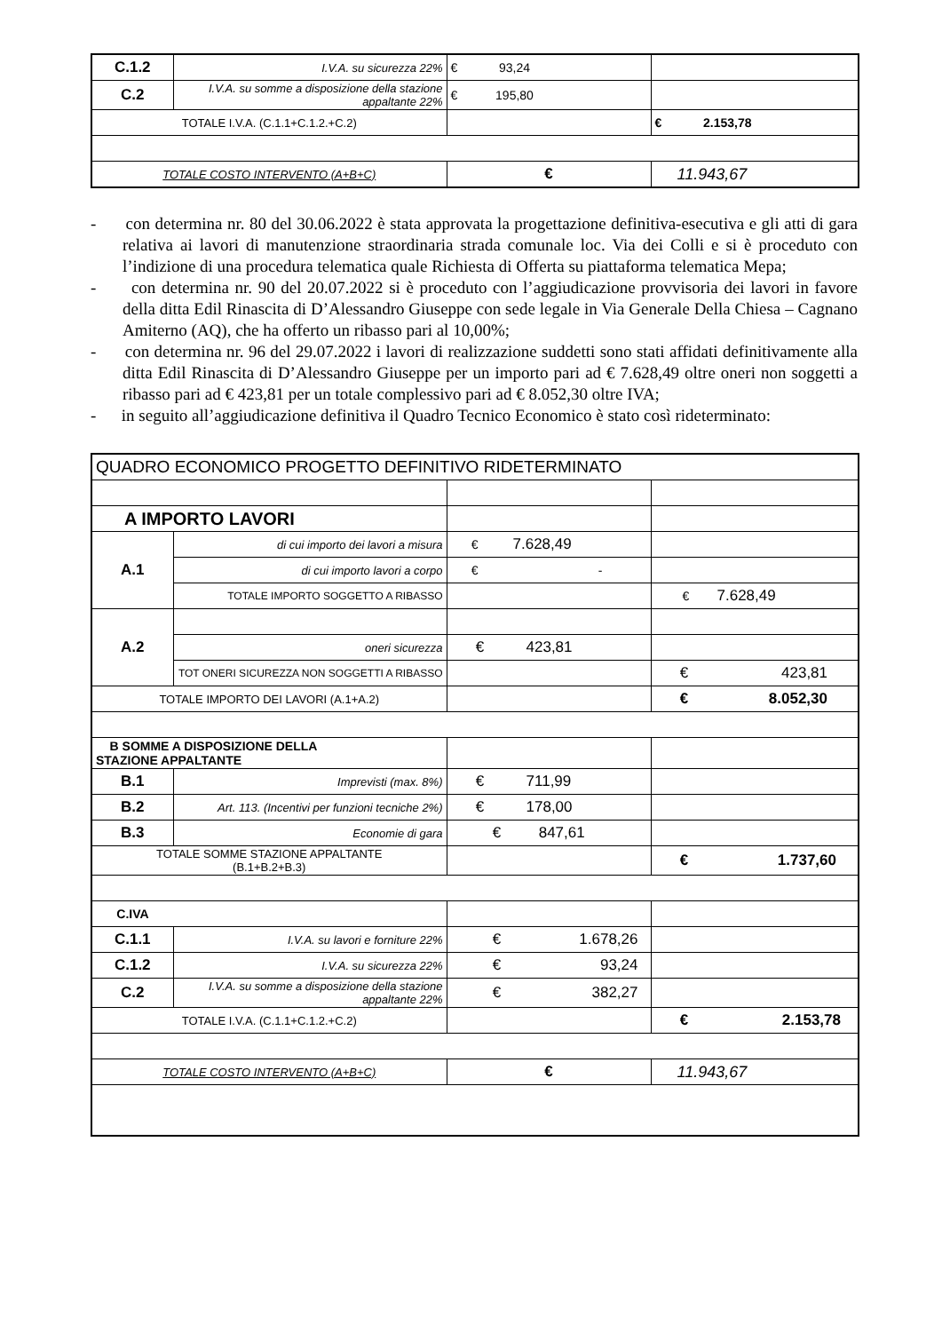| C.1.2 | I.V.A. su sicurezza 22% | € 93,24 | |
| C.2 | I.V.A. su somme a disposizione della stazione appaltante 22% | € 195,80 | |
| TOTALE I.V.A. (C.1.1+C.1.2.+C.2) | | | € 2.153,78 |
| TOTALE COSTO INTERVENTO (A+B+C) | | € | 11.943,67 |
- con determina nr. 80 del 30.06.2022 è stata approvata la progettazione definitiva-esecutiva e gli atti di gara relativa ai lavori di manutenzione straordinaria strada comunale loc. Via dei Colli e si è proceduto con l’indizione di una procedura telematica quale Richiesta di Offerta su piattaforma telematica Mepa;
- con determina nr. 90 del 20.07.2022 si è proceduto con l’aggiudicazione provvisoria dei lavori in favore della ditta Edil Rinascita di D’Alessandro Giuseppe con sede legale in Via Generale Della Chiesa – Cagnano Amiterno (AQ), che ha offerto un ribasso pari al 10,00%;
- con determina nr. 96 del 29.07.2022 i lavori di realizzazione suddetti sono stati affidati definitivamente alla ditta Edil Rinascita di D’Alessandro Giuseppe per un importo pari ad € 7.628,49 oltre oneri non soggetti a ribasso pari ad € 423,81 per un totale complessivo pari ad € 8.052,30 oltre IVA;
- in seguito all’aggiudicazione definitiva il Quadro Tecnico Economico è stato così rideterminato:
| QUADRO ECONOMICO PROGETTO DEFINITIVO RIDETERMINATO | | | |
| A IMPORTO LAVORI | | | |
| A.1 | di cui importo dei lavori a misura | € 7.628,49 | |
| | di cui importo lavori a corpo | € - | |
| | TOTALE IMPORTO SOGGETTO A RIBASSO | | € 7.628,49 |
| A.2 | | | |
| | oneri sicurezza | € 423,81 | |
| | TOT ONERI SICUREZZA NON SOGGETTI A RIBASSO | | € 423,81 |
| TOTALE IMPORTO DEI LAVORI (A.1+A.2) | | | € 8.052,30 |
| B SOMME A DISPOSIZIONE DELLA STAZIONE APPALTANTE | | | |
| B.1 | Imprevisti (max. 8%) | € 711,99 | |
| B.2 | Art. 113. (Incentivi per funzioni tecniche 2%) | € 178,00 | |
| B.3 | Economie di gara | € 847,61 | |
| TOTALE SOMME STAZIONE APPALTANTE (B.1+B.2+B.3) | | | € 1.737,60 |
| C.IVA | | | |
| C.1.1 | I.V.A. su lavori e forniture 22% | € 1.678,26 | |
| C.1.2 | I.V.A. su sicurezza 22% | € 93,24 | |
| C.2 | I.V.A. su somme a disposizione della stazione appaltante 22% | € 382,27 | |
| TOTALE I.V.A. (C.1.1+C.1.2.+C.2) | | | € 2.153,78 |
| TOTALE COSTO INTERVENTO (A+B+C) | | € | 11.943,67 |